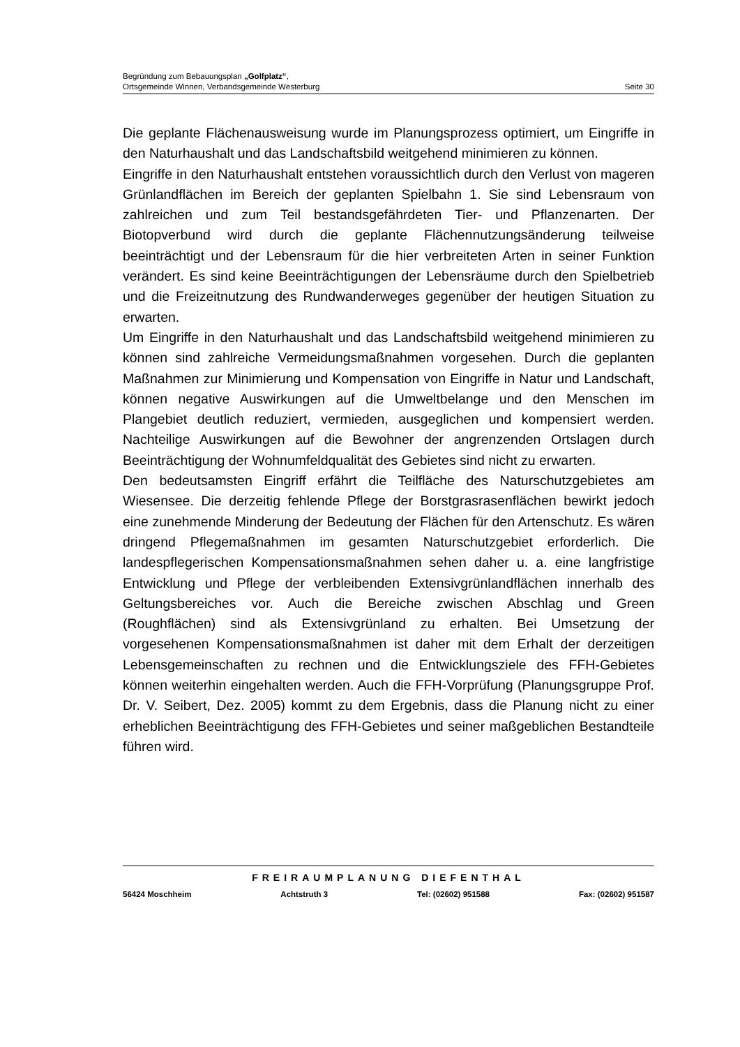Begründung zum Bebauungsplan „Golfplatz“,
Ortsgemeinde Winnen, Verbandsgemeinde Westerburg Seite 30
Die geplante Flächenausweisung wurde im Planungsprozess optimiert, um Eingriffe in den Naturhaushalt und das Landschaftsbild weitgehend minimieren zu können.
Eingriffe in den Naturhaushalt entstehen voraussichtlich durch den Verlust von mageren Grünlandflächen im Bereich der geplanten Spielbahn 1. Sie sind Lebensraum von zahlreichen und zum Teil bestandsgefährdeten Tier- und Pflanzenarten. Der Biotopverbund wird durch die geplante Flächennutzungsänderung teilweise beeinträchtigt und der Lebensraum für die hier verbreiteten Arten in seiner Funktion verändert. Es sind keine Beeinträchtigungen der Lebensräume durch den Spielbetrieb und die Freizeitnutzung des Rundwanderweges gegenüber der heutigen Situation zu erwarten.
Um Eingriffe in den Naturhaushalt und das Landschaftsbild weitgehend minimieren zu können sind zahlreiche Vermeidungsmaßnahmen vorgesehen. Durch die geplanten Maßnahmen zur Minimierung und Kompensation von Eingriffe in Natur und Landschaft, können negative Auswirkungen auf die Umweltbelange und den Menschen im Plangebiet deutlich reduziert, vermieden, ausgeglichen und kompensiert werden. Nachteilige Auswirkungen auf die Bewohner der angrenzenden Ortslagen durch Beeinträchtigung der Wohnumfeldqualität des Gebietes sind nicht zu erwarten.
Den bedeutsamsten Eingriff erfährt die Teilfläche des Naturschutzgebietes am Wiesensee. Die derzeitig fehlende Pflege der Borstgrasrasenflächen bewirkt jedoch eine zunehmende Minderung der Bedeutung der Flächen für den Artenschutz. Es wären dringend Pflegemaßnahmen im gesamten Naturschutzgebiet erforderlich. Die landespflegerischen Kompensationsmaßnahmen sehen daher u. a. eine langfristige Entwicklung und Pflege der verbleibenden Extensivgrünlandflächen innerhalb des Geltungsbereiches vor. Auch die Bereiche zwischen Abschlag und Green (Roughflächen) sind als Extensivgrünland zu erhalten. Bei Umsetzung der vorgesehenen Kompensationsmaßnahmen ist daher mit dem Erhalt der derzeitigen Lebensgemeinschaften zu rechnen und die Entwicklungsziele des FFH-Gebietes können weiterhin eingehalten werden. Auch die FFH-Vorprüfung (Planungsgruppe Prof. Dr. V. Seibert, Dez. 2005) kommt zu dem Ergebnis, dass die Planung nicht zu einer erheblichen Beeinträchtigung des FFH-Gebietes und seiner maßgeblichen Bestandteile führen wird.
FREIRAUMPLANUNG DIEFENTHAL
56424 Moschheim Achtstruth 3 Tel: (02602) 951588 Fax: (02602) 951587